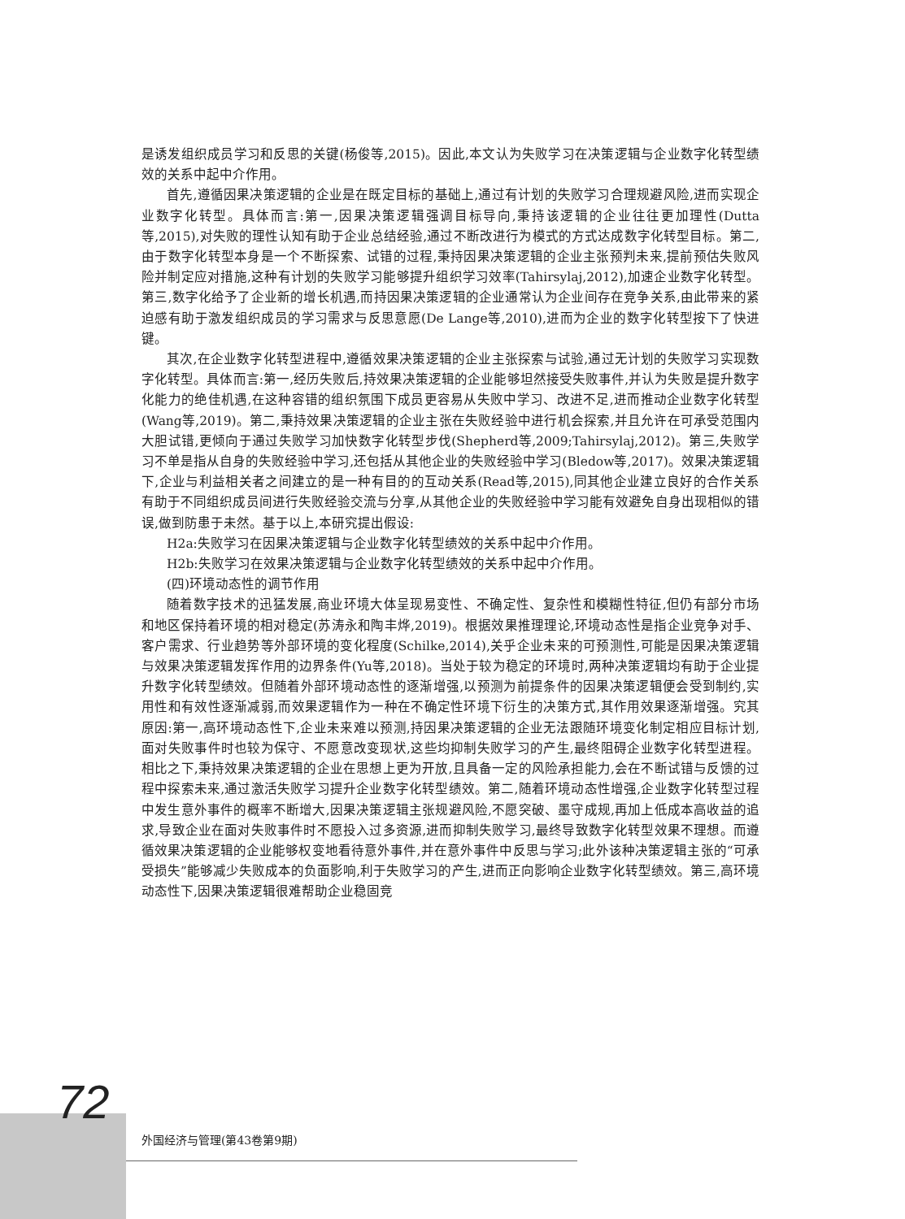是诱发组织成员学习和反思的关键(杨俊等,2015)。因此,本文认为失败学习在决策逻辑与企业数字化转型绩效的关系中起中介作用。
首先,遵循因果决策逻辑的企业是在既定目标的基础上,通过有计划的失败学习合理规避风险,进而实现企业数字化转型。具体而言:第一,因果决策逻辑强调目标导向,秉持该逻辑的企业往往更加理性(Dutta等,2015),对失败的理性认知有助于企业总结经验,通过不断改进行为模式的方式达成数字化转型目标。第二,由于数字化转型本身是一个不断探索、试错的过程,秉持因果决策逻辑的企业主张预判未来,提前预估失败风险并制定应对措施,这种有计划的失败学习能够提升组织学习效率(Tahirsylaj,2012),加速企业数字化转型。第三,数字化给予了企业新的增长机遇,而持因果决策逻辑的企业通常认为企业间存在竞争关系,由此带来的紧迫感有助于激发组织成员的学习需求与反思意愿(De Lange等,2010),进而为企业的数字化转型按下了快进键。
其次,在企业数字化转型进程中,遵循效果决策逻辑的企业主张探索与试验,通过无计划的失败学习实现数字化转型。具体而言:第一,经历失败后,持效果决策逻辑的企业能够坦然接受失败事件,并认为失败是提升数字化能力的绝佳机遇,在这种容错的组织氛围下成员更容易从失败中学习、改进不足,进而推动企业数字化转型(Wang等,2019)。第二,秉持效果决策逻辑的企业主张在失败经验中进行机会探索,并且允许在可承受范围内大胆试错,更倾向于通过失败学习加快数字化转型步伐(Shepherd等,2009;Tahirsylaj,2012)。第三,失败学习不单是指从自身的失败经验中学习,还包括从其他企业的失败经验中学习(Bledow等,2017)。效果决策逻辑下,企业与利益相关者之间建立的是一种有目的的互动关系(Read等,2015),同其他企业建立良好的合作关系有助于不同组织成员间进行失败经验交流与分享,从其他企业的失败经验中学习能有效避免自身出现相似的错误,做到防患于未然。基于以上,本研究提出假设:
H2a:失败学习在因果决策逻辑与企业数字化转型绩效的关系中起中介作用。
H2b:失败学习在效果决策逻辑与企业数字化转型绩效的关系中起中介作用。
(四)环境动态性的调节作用
随着数字技术的迅猛发展,商业环境大体呈现易变性、不确定性、复杂性和模糊性特征,但仍有部分市场和地区保持着环境的相对稳定(苏涛永和陶丰烨,2019)。根据效果推理理论,环境动态性是指企业竞争对手、客户需求、行业趋势等外部环境的变化程度(Schilke,2014),关乎企业未来的可预测性,可能是因果决策逻辑与效果决策逻辑发挥作用的边界条件(Yu等,2018)。当处于较为稳定的环境时,两种决策逻辑均有助于企业提升数字化转型绩效。但随着外部环境动态性的逐渐增强,以预测为前提条件的因果决策逻辑便会受到制约,实用性和有效性逐渐减弱,而效果逻辑作为一种在不确定性环境下衍生的决策方式,其作用效果逐渐增强。究其原因:第一,高环境动态性下,企业未来难以预测,持因果决策逻辑的企业无法跟随环境变化制定相应目标计划,面对失败事件时也较为保守、不愿意改变现状,这些均抑制失败学习的产生,最终阻碍企业数字化转型进程。相比之下,秉持效果决策逻辑的企业在思想上更为开放,且具备一定的风险承担能力,会在不断试错与反馈的过程中探索未来,通过激活失败学习提升企业数字化转型绩效。第二,随着环境动态性增强,企业数字化转型过程中发生意外事件的概率不断增大,因果决策逻辑主张规避风险,不愿突破、墨守成规,再加上低成本高收益的追求,导致企业在面对失败事件时不愿投入过多资源,进而抑制失败学习,最终导致数字化转型效果不理想。而遵循效果决策逻辑的企业能够权变地看待意外事件,并在意外事件中反思与学习;此外该种决策逻辑主张的“可承受损失”能够减少失败成本的负面影响,利于失败学习的产生,进而正向影响企业数字化转型绩效。第三,高环境动态性下,因果决策逻辑很难帮助企业稳固竞
72
外国经济与管理(第43卷第9期)